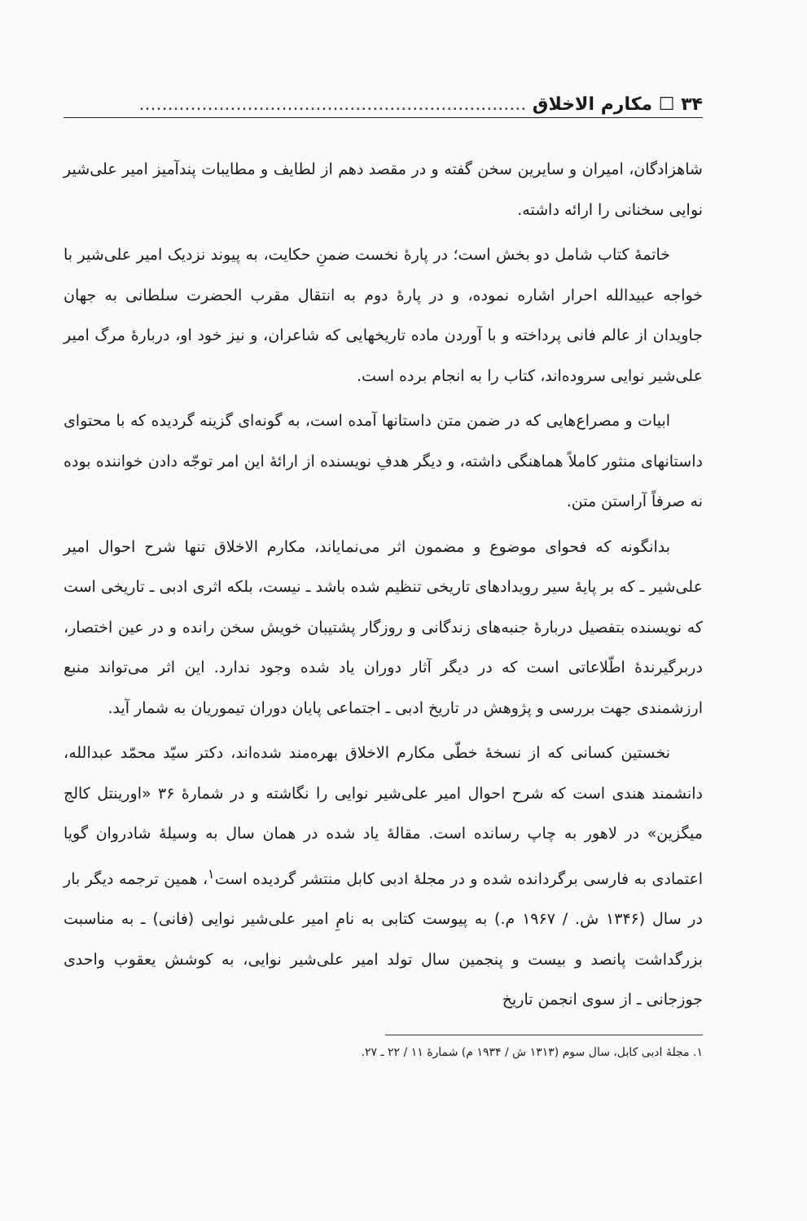۳۴ ☐ مکارم الاخلاق ....................................................................
شاهزادگان، امیران و سایرین سخن گفته و در مقصد دهم از لطایف و مطایبات پندآمیز امیر علی‌شیر نوایی سخنانی را ارائه داشته.
خاتمهٔ کتاب شامل دو بخش است؛ در پارهٔ نخست ضمنِ حکایت، به پیوند نزدیک امیر علی‌شیر با خواجه عبیدالله احرار اشاره نموده، و در پارهٔ دوم به انتقال مقرب الحضرت سلطانی به جهان جاویدان از عالم فانی پرداخته و با آوردن ماده تاریخهایی که شاعران، و نیز خود او، دربارهٔ مرگ امیر علی‌شیر نوایی سروده‌اند، کتاب را به انجام برده است.
ابیات و مصراع‌هایی که در ضمن متن داستانها آمده است، به گونه‌ای گزینه گردیده که با محتوای داستانهای منثور کاملاً هماهنگی داشته، و دیگر هدفِ نویسنده از ارائهٔ این امر توجّه دادن خواننده بوده نه صرفاً آراستن متن.
بدانگونه که فحوای موضوع و مضمون اثر می‌نمایاند، مکارم الاخلاق تنها شرح احوال امیر علی‌شیر ـ که بر پایهٔ سیر رویدادهای تاریخی تنظیم شده باشد ـ نیست، بلکه اثری ادبی ـ تاریخی است که نویسنده بتفصیل دربارهٔ جنبه‌های زندگانی و روزگار پشتیبان خویش سخن رانده و در عین اختصار، دربرگیرندهٔ اطّلاعاتی است که در دیگر آثار دوران یاد شده وجود ندارد. این اثر می‌تواند منبع ارزشمندی جهت بررسی و پژوهش در تاریخ ادبی ـ اجتماعی پایان دوران تیموریان به شمار آید.
نخستین کسانی که از نسخهٔ خطّی مکارم الاخلاق بهره‌مند شده‌اند، دکتر سیّد محمّد عبدالله، دانشمند هندی است که شرح احوال امیر علی‌شیر نوایی را نگاشته و در شمارهٔ ۳۶ «اورینتل کالج میگزین» در لاهور به چاپ رسانده است. مقالهٔ یاد شده در همان سال به وسیلهٔ شادروان گویا اعتمادی به فارسی برگردانده شده و در مجلهٔ ادبی کابل منتشر گردیده است<sup>۱</sup>، همین ترجمه دیگر بار در سال (۱۳۴۶ ش. / ۱۹۶۷ م.) به پیوست کتابی به نامِ امیر علی‌شیر نوایی (فانی) ـ به مناسبت بزرگداشت پانصد و بیست و پنجمین سال تولد امیر علی‌شیر نوایی، به کوشش یعقوب واحدی جوزجانی ـ از سوی انجمن تاریخ
۱. مجلهٔ ادبی کابل، سال سوم (۱۳۱۳ ش / ۱۹۳۴ م) شمارهٔ ۱۱ / ۲۲ ـ ۲۷.